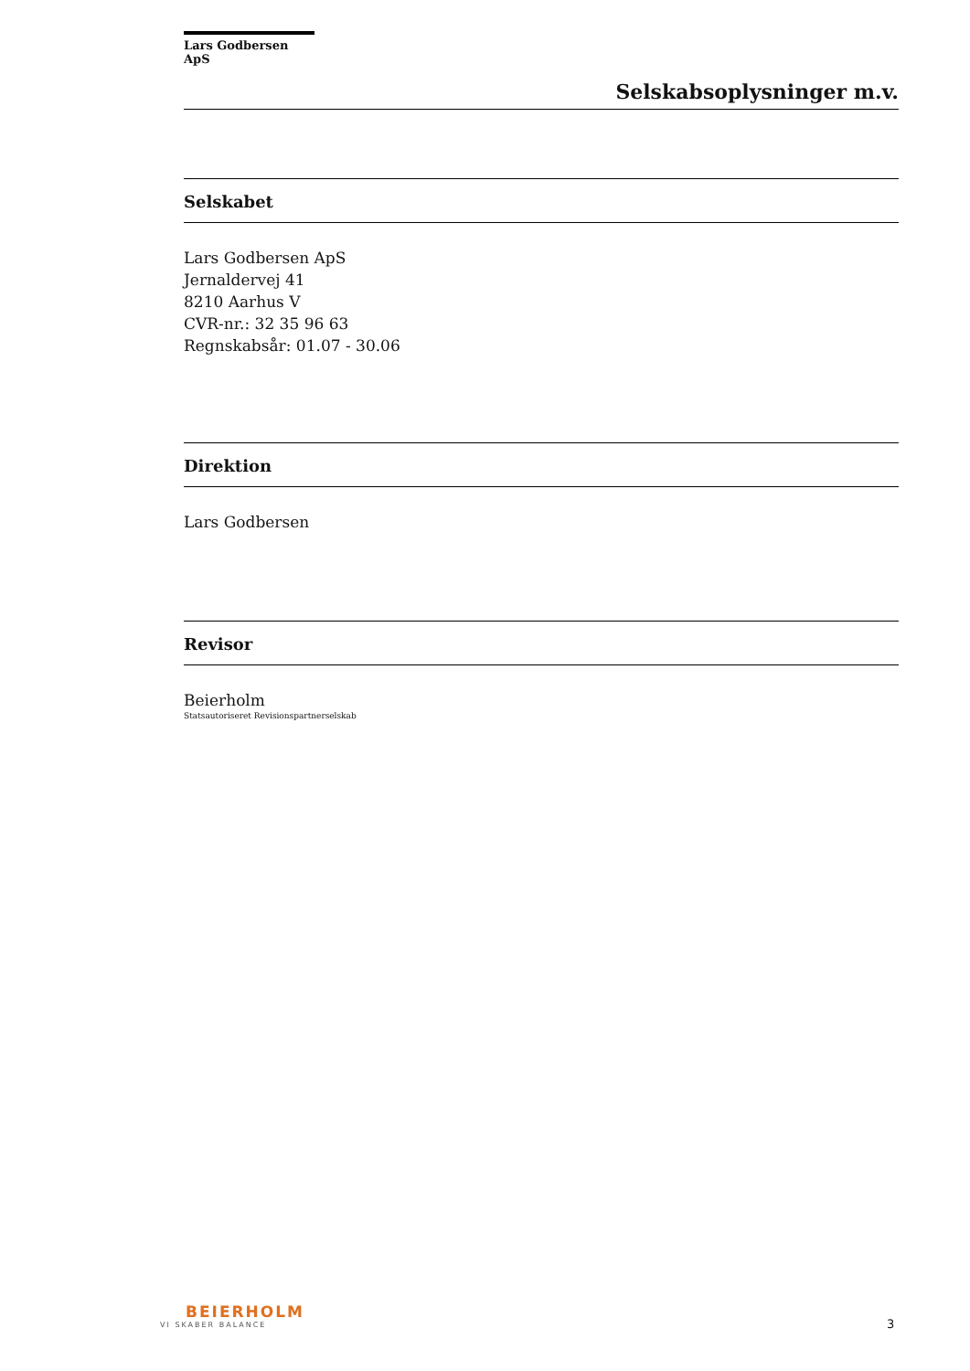Lars Godbersen ApS
Selskabsoplysninger m.v.
Selskabet
Lars Godbersen ApS
Jernaldervej 41
8210 Aarhus V
CVR-nr.: 32 35 96 63
Regnskabsår: 01.07 - 30.06
Direktion
Lars Godbersen
Revisor
Beierholm
Statsautoriseret Revisionspartnerselskab
BEIERHOLM
VI SKABER BALANCE
3